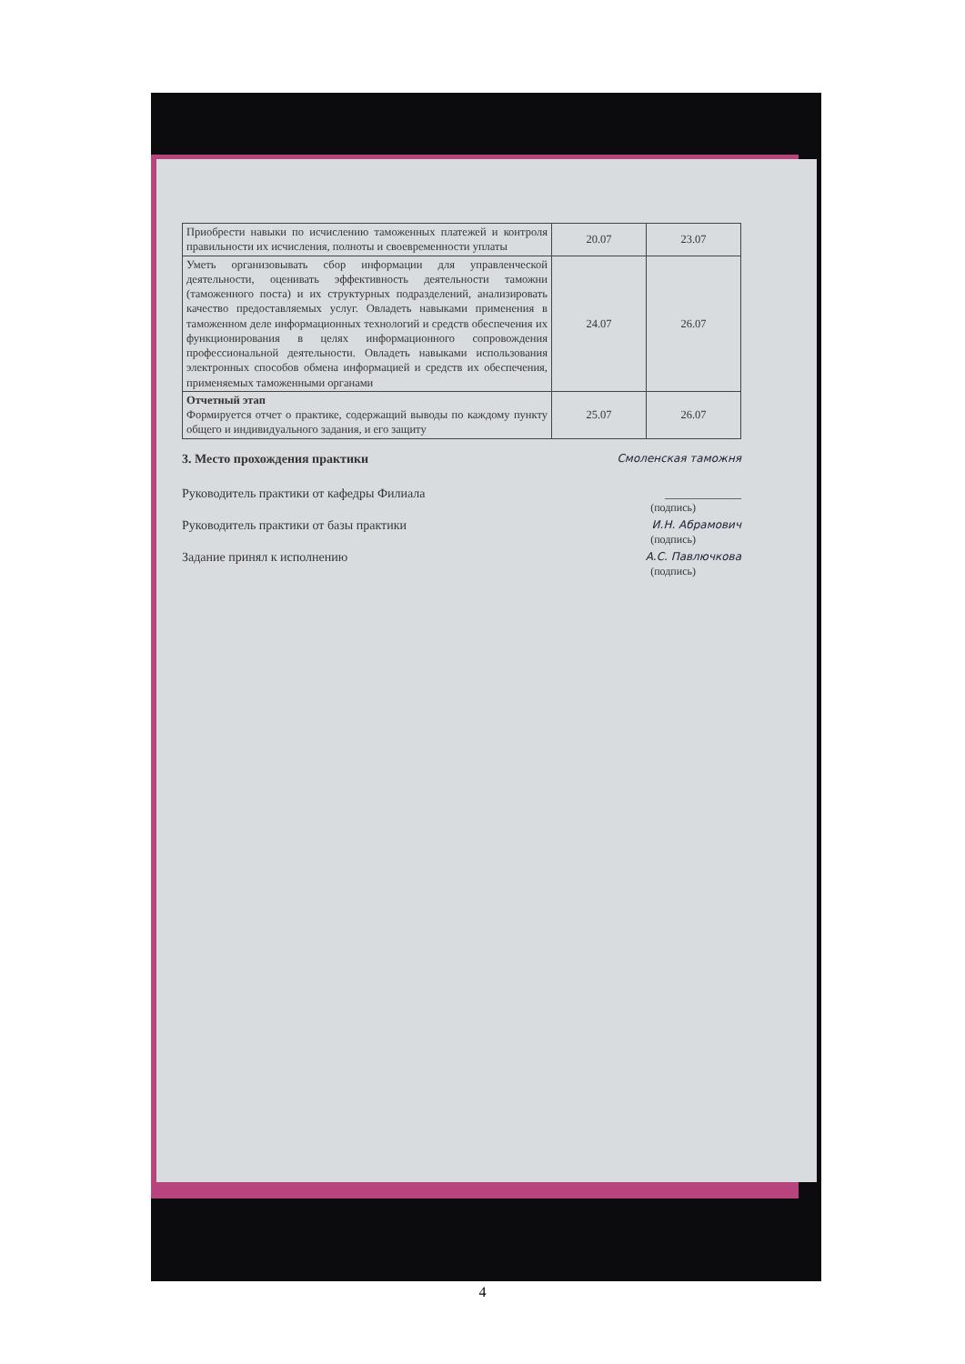| Приобрести навыки по исчислению таможенных платежей и контроля правильности их исчисления, полноты и своевременности уплаты | 20.07 | 23.07 |
| Уметь организовывать сбор информации для управленческой деятельности, оценивать эффективность деятельности таможни (таможенного поста) и их структурных подразделений, анализировать качество предоставляемых услуг. Овладеть навыками применения в таможенном деле информационных технологий и средств обеспечения их функционирования в целях информационного сопровождения профессиональной деятельности. Овладеть навыками использования электронных способов обмена информацией и средств их обеспечения, применяемых таможенными органами | 24.07 | 26.07 |
| Отчетный этап Формируется отчет о практике, содержащий выводы по каждому пункту общего и индивидуального задания, и его защиту | 25.07 | 26.07 |
3. Место прохождения практики Смоленская таможня
Руководитель практики от кафедры Филиала ____________
(подпись)
Руководитель практики от базы практики И.Н. Абрамович
(подпись)
Задание принял к исполнению А.С. Павлючкова
(подпись)
4